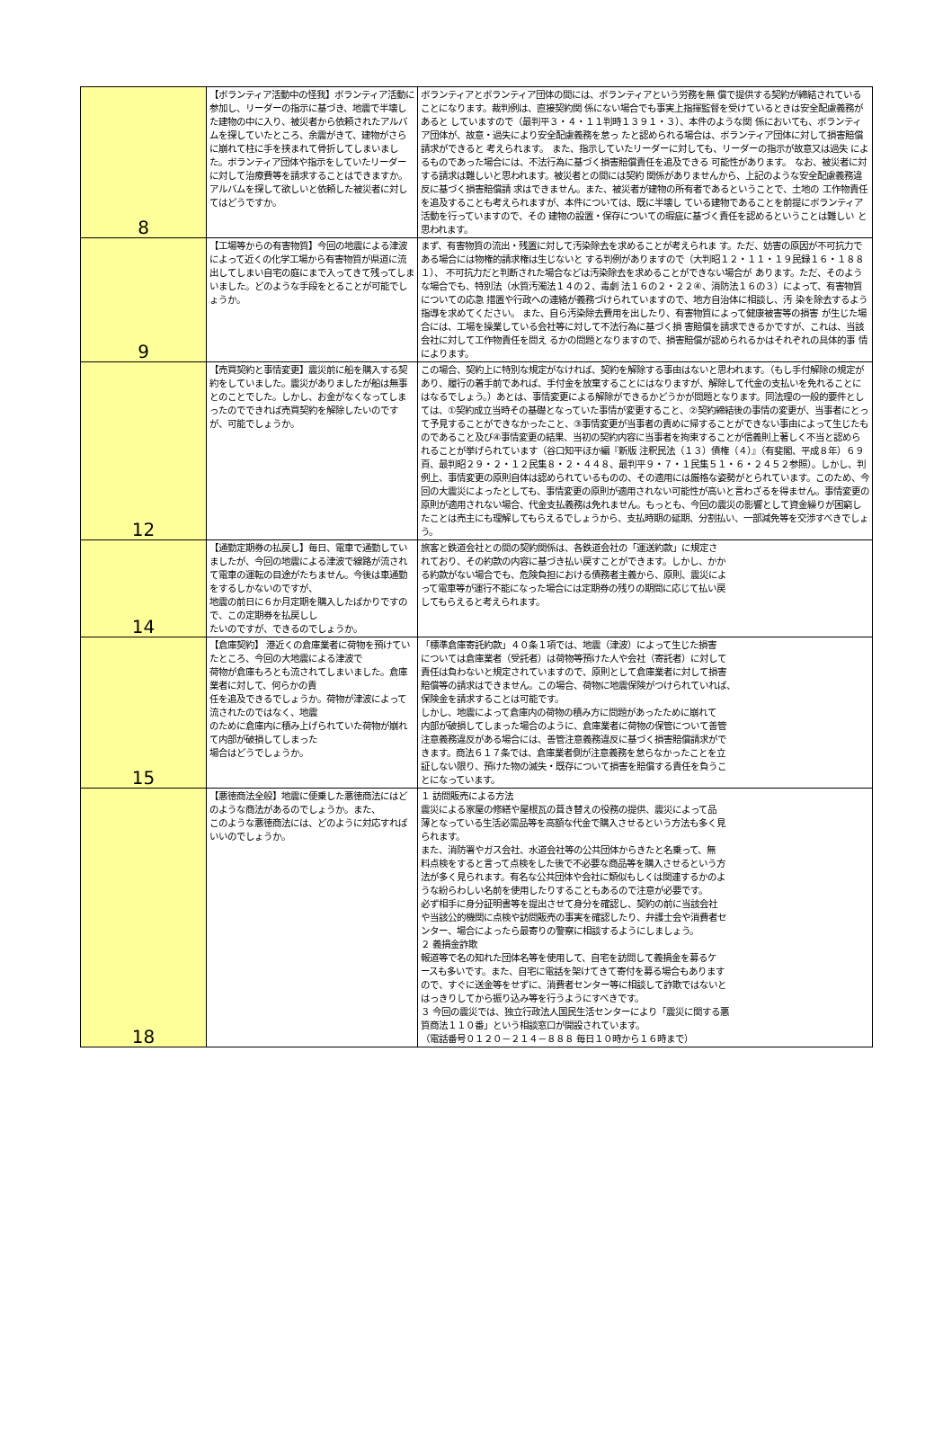| 8 | 【ボランティア活動中の怪我】ボランティア活動に参加し、リーダーの指示に基づき、地震で半壊した建物の中に入り、被災者から依頼されたアルバムを探していたところ、余震がきて、建物がさらに崩れて柱に手を挟まれて骨折してしまいました。ボランティア団体や指示をしていたリーダーに対して治療費等を請求することはできますか。アルバムを探して欲しいと依頼した被災者に対してはどうですか。 | ボランティアとボランティア団体の間には、ボランティアという労務を無 償で提供する契約が締結されていることになります。裁判例は、直接契約関 係にない場合でも事実上指揮監督を受けているときは安全配慮義務があると していますので（最判平３・４・１１判時１３９１・３）、本件のような関 係においても、ボランティア団体が、故意・過失により安全配慮義務を怠っ たと認められる場合は、ボランティア団体に対して損害賠償請求ができると 考えられます。 また、指示していたリーダーに対しても、リーダーの指示が故意又は過失 によるものであった場合には、不法行為に基づく損害賠償責任を追及できる 可能性があります。 なお、被災者に対する請求は難しいと思われます。被災者との間には契約 関係がありませんから、上記のような安全配慮義務違反に基づく損害賠償請 求はできません。また、被災者が建物の所有者であるということで、土地の 工作物責任を追及することも考えられますが、本件については、既に半壊し ている建物であることを前提にボランティア活動を行っていますので、その 建物の設置・保存についての瑕疵に基づく責任を認めるということは難しい と思われます。 |
| 9 | 【工場等からの有害物質】今回の地震による津波によって近くの化学工場から有害物質が県道に流出してしまい自宅の庭にまで入ってきて残ってしまいました。どのような手段をとることが可能でしょうか。 | まず、有害物質の流出・残置に対して汚染除去を求めることが考えられま す。ただ、妨害の原因が不可抗力である場合には物権的請求権は生じないと する判例がありますので（大判昭１２・１１・１９民録１６・１８８１）、 不可抗力だと判断された場合などは汚染除去を求めることができない場合が あります。ただ、そのような場合でも、特別法（水質汚濁法１４の２、毒劇 法１６の２・２２④、消防法１６の３）によって、有害物質についての応急 措置や行政への連絡が義務づけられていますので、地方自治体に相談し、汚 染を除去するよう指導を求めてください。 また、自ら汚染除去費用を出したり、有害物質によって健康被害等の損害 が生じた場合には、工場を操業している会社等に対して不法行為に基づく損 害賠償を請求できるかですが、これは、当該会社に対して工作物責任を問え るかの問題となりますので、損害賠償が認められるかはそれぞれの具体的事 情によります。 |
| 12 | 【売買契約と事情変更】震災前に船を購入する契約をしていました。震災がありましたが船は無事とのことでした。しかし、お金がなくなってしまったのでできれば売買契約を解除したいのですが、可能でしょうか。 | この場合、契約上に特別な規定がなければ、契約を解除する事由はないと思われます。（もし手付解除の規定があり、履行の着手前であれば、手付金を放棄することにはなりますが、解除して代金の支払いを免れることにはなるでしょう。）あとは、事情変更による解除ができるかどうかが問題となります。同法理の一般的要件としては、①契約成立当時その基礎となっていた事情が変更すること、②契約締結後の事情の変更が、当事者にとって予見することができなかったこと、③事情変更が当事者の責めに帰することができない事由によって生じたものであること及び④事情変更の結果、当初の契約内容に当事者を拘束することが信義則上著しく不当と認められることが挙げられています（谷口知平ほか編『新版 注釈民法（１３）債権（４）』（有斐閣、平成８年）６９頁、最判昭２９・２・１２民集８・２・４４８、最判平９・７・１民集５１・６・２４５２参照）。しかし、判例上、事情変更の原則自体は認められているものの、その適用には厳格な姿勢がとられています。このため、今回の大震災によったとしても、事情変更の原則が適用されない可能性が高いと言わざるを得ません。事情変更の原則が適用されない場合、代金支払義務は免れません。もっとも、今回の震災の影響として資金繰りが困窮したことは売主にも理解してもらえるでしょうから、支払時期の延期、分割払い、一部減免等を交渉すべきでしょう。 |
| 14 | 【通勤定期券の払戻し】毎日、電車で通勤していましたが、今回の地震による津波で線路が流され て電車の運転の目途がたちません。今後は車通勤をするしかないのですが、 地震の前日に６か月定期を購入したばかりですので、この定期券を払戻しし たいのですが、できるのでしょうか。 | 旅客と鉄道会社との間の契約関係は、各鉄道会社の「運送約款」に規定さ れており、その約款の内容に基づき払い戻すことができます。しかし、かか る約款がない場合でも、危険負担における債務者主義から、原則、震災によ って電車等が運行不能になった場合には定期券の残りの期間に応じて払い戻 してもらえると考えられます。 |
| 15 | 【倉庫契約】 港近くの倉庫業者に荷物を預けていたところ、今回の大地震による津波で 荷物が倉庫もろとも流されてしまいました。倉庫業者に対して、何らかの責 任を追及できるでしょうか。荷物が津波によって流されたのではなく、地震 のために倉庫内に積み上げられていた荷物が崩れて内部が破損してしまった 場合はどうでしょうか。 | 「標準倉庫寄託約款」４０条１項では、地震（津波）によって生じた損害 については倉庫業者（受託者）は荷物等預けた人や会社（寄託者）に対して 責任は負わないと規定されていますので、原則として倉庫業者に対して損害 賠償等の請求はできません。この場合、荷物に地震保険がつけられていれば、 保険金を請求することは可能です。 しかし、地震によって倉庫内の荷物の積み方に問題があったために崩れて 内部が破損してしまった場合のように、倉庫業者に荷物の保管について善管 注意義務違反がある場合には、善管注意義務違反に基づく損害賠償請求がで きます。商法６１７条では、倉庫業者側が注意義務を怠らなかったことを立 証しない限り、預けた物の滅失・既存について損害を賠償する責任を負うこ とになっています。 |
| 18 | 【悪徳商法全般】地震に便乗した悪徳商法にはどのような商法があるのでしょうか。また、 このような悪徳商法には、どのように対応すればいいのでしょうか。 | １ 訪問販売による方法 震災による家屋の修繕や屋根瓦の葺き替えの役務の提供、震災によって品 薄となっている生活必需品等を高額な代金で購入させるという方法も多く見 られます。 また、消防署やガス会社、水道会社等の公共団体からきたと名乗って、無 料点検をすると言って点検をした後で不必要な商品等を購入させるという方 法が多く見られます。有名な公共団体や会社に類似もしくは関連するかのよ うな紛らわしい名前を使用したりすることもあるので注意が必要です。 必ず相手に身分証明書等を提出させて身分を確認し、契約の前に当該会社 や当該公的機関に点検や訪問販売の事実を確認したり、弁護士会や消費者セ ンター、場合によったら最寄りの警察に相談するようにしましょう。 ２ 義捐金詐欺 報道等で名の知れた団体名等を使用して、自宅を訪問して義捐金を募るケ ースも多いです。また、自宅に電話を架けてきて寄付を募る場合もあります ので、すぐに送金等をせずに、消費者センター等に相談して詐欺ではないと はっきりしてから振り込み等を行うようにすべきです。 ３ 今回の震災では、独立行政法人国民生活センターにより「震災に関する悪 質商法１１０番」という相談窓口が開設されています。 （電話番号０１２０－２１４－８８８ 毎日１０時から１６時まで） |